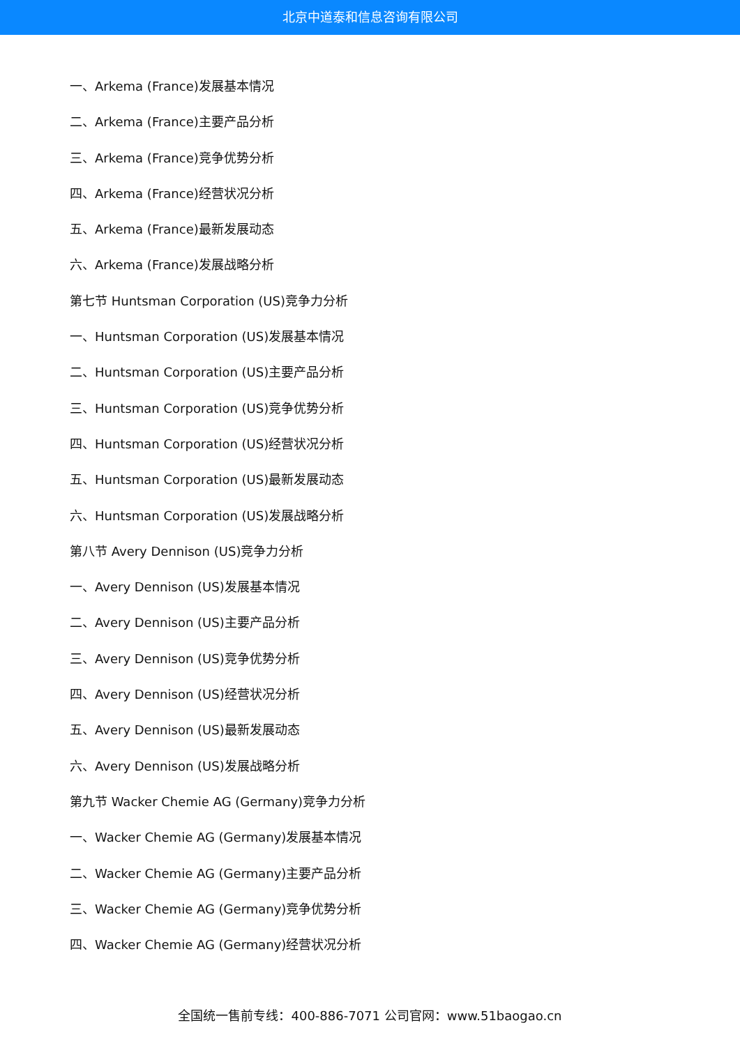北京中道泰和信息咨询有限公司
一、Arkema (France)发展基本情况
二、Arkema (France)主要产品分析
三、Arkema (France)竞争优势分析
四、Arkema (France)经营状况分析
五、Arkema (France)最新发展动态
六、Arkema (France)发展战略分析
第七节 Huntsman Corporation (US)竞争力分析
一、Huntsman Corporation (US)发展基本情况
二、Huntsman Corporation (US)主要产品分析
三、Huntsman Corporation (US)竞争优势分析
四、Huntsman Corporation (US)经营状况分析
五、Huntsman Corporation (US)最新发展动态
六、Huntsman Corporation (US)发展战略分析
第八节 Avery Dennison (US)竞争力分析
一、Avery Dennison (US)发展基本情况
二、Avery Dennison (US)主要产品分析
三、Avery Dennison (US)竞争优势分析
四、Avery Dennison (US)经营状况分析
五、Avery Dennison (US)最新发展动态
六、Avery Dennison (US)发展战略分析
第九节 Wacker Chemie AG (Germany)竞争力分析
一、Wacker Chemie AG (Germany)发展基本情况
二、Wacker Chemie AG (Germany)主要产品分析
三、Wacker Chemie AG (Germany)竞争优势分析
四、Wacker Chemie AG (Germany)经营状况分析
全国统一售前专线：400-886-7071 公司官网：www.51baogao.cn